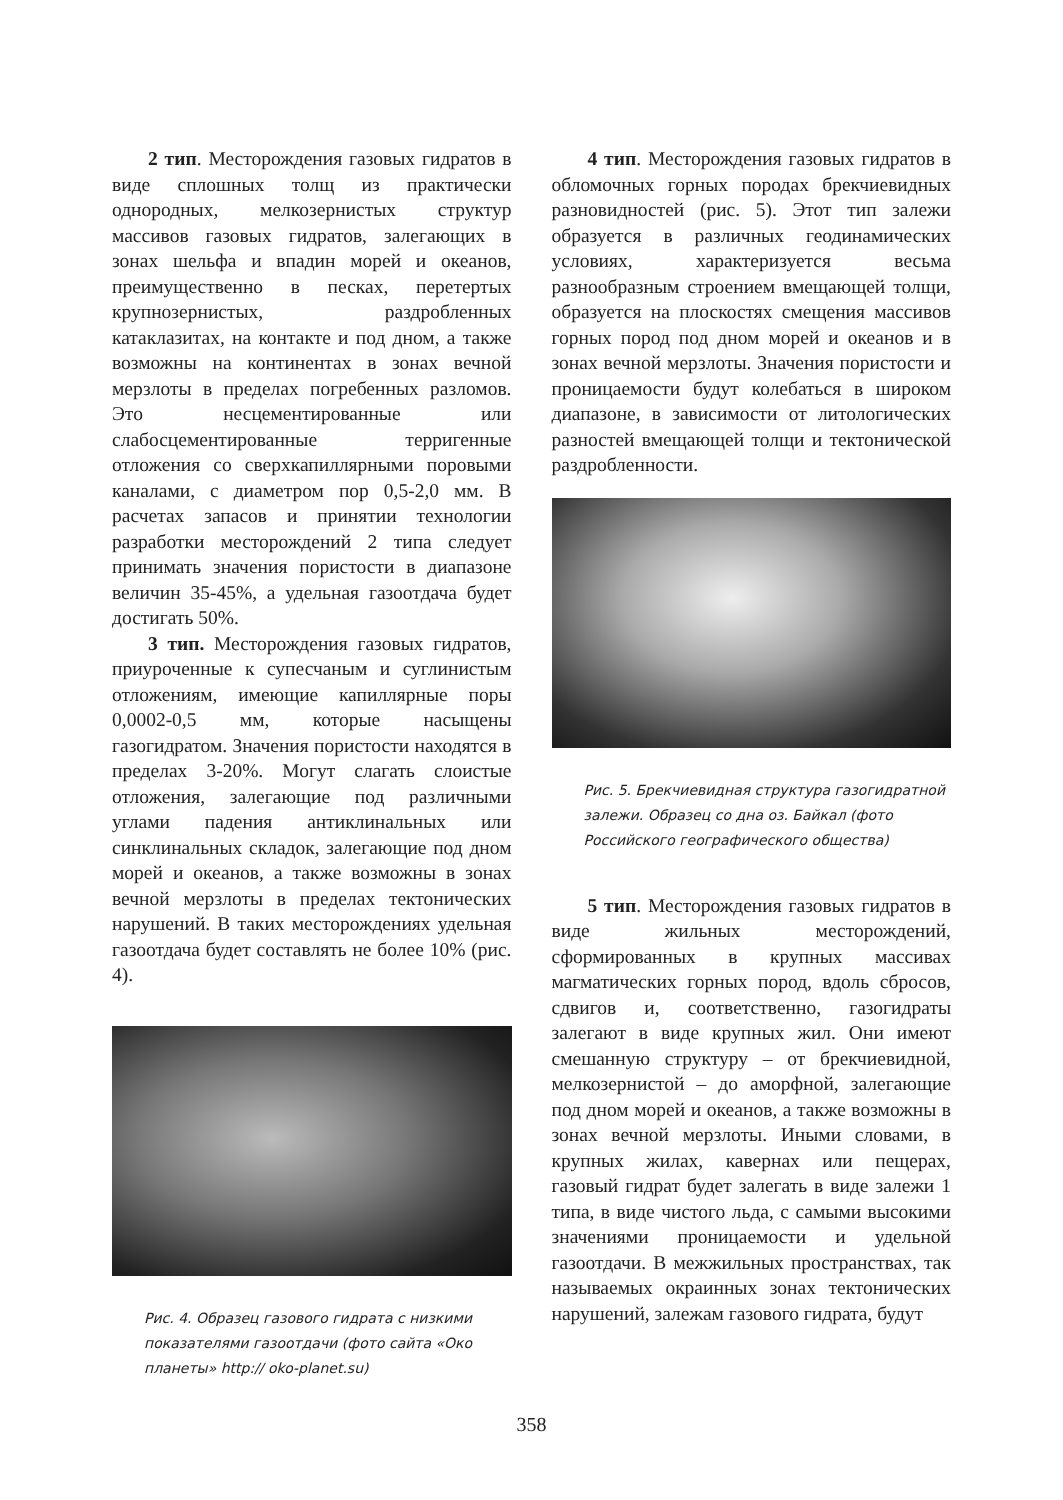2 тип. Месторождения газовых гидратов в виде сплошных толщ из практически однородных, мелкозернистых структур массивов газовых гидратов, залегающих в зонах шельфа и впадин морей и океанов, преимущественно в песках, перетертых крупнозернистых, раздробленных катаклазитах, на контакте и под дном, а также возможны на континентах в зонах вечной мерзлоты в пределах погребенных разломов. Это несцементированные или слабосцементированные терригенные отложения со сверхкапиллярными поровыми каналами, с диаметром пор 0,5-2,0 мм. В расчетах запасов и принятии технологии разработки месторождений 2 типа следует принимать значения пористости в диапазоне величин 35-45%, а удельная газоотдача будет достигать 50%.
3 тип. Месторождения газовых гидратов, приуроченные к супесчаным и суглинистым отложениям, имеющие капиллярные поры 0,0002-0,5 мм, которые насыщены газогидратом. Значения пористости находятся в пределах 3-20%. Могут слагать слоистые отложения, залегающие под различными углами падения антиклинальных или синклинальных складок, залегающие под дном морей и океанов, а также возможны в зонах вечной мерзлоты в пределах тектонических нарушений. В таких месторождениях удельная газоотдача будет составлять не более 10% (рис. 4).
Рис. 4. Образец газового гидрата с низкими показателями газоотдачи (фото сайта «Око планеты» http:// oko-planet.su)
4 тип. Месторождения газовых гидратов в обломочных горных породах брекчиевидных разновидностей (рис. 5). Этот тип залежи образуется в различных геодинамических условиях, характеризуется весьма разнообразным строением вмещающей толщи, образуется на плоскостях смещения массивов горных пород под дном морей и океанов и в зонах вечной мерзлоты. Значения пористости и проницаемости будут колебаться в широком диапазоне, в зависимости от литологических разностей вмещающей толщи и тектонической раздробленности.
Рис. 5. Брекчиевидная структура газогидратной залежи. Образец со дна оз. Байкал (фото Российского географического общества)
5 тип. Месторождения газовых гидратов в виде жильных месторождений, сформированных в крупных массивах магматических горных пород, вдоль сбросов, сдвигов и, соответственно, газогидраты залегают в виде крупных жил. Они имеют смешанную структуру – от брекчиевидной, мелкозернистой – до аморфной, залегающие под дном морей и океанов, а также возможны в зонах вечной мерзлоты. Иными словами, в крупных жилах, кавернах или пещерах, газовый гидрат будет залегать в виде залежи 1 типа, в виде чистого льда, с самыми высокими значениями проницаемости и удельной газоотдачи. В межжильных пространствах, так называемых окраинных зонах тектонических нарушений, залежам газового гидрата, будут
358